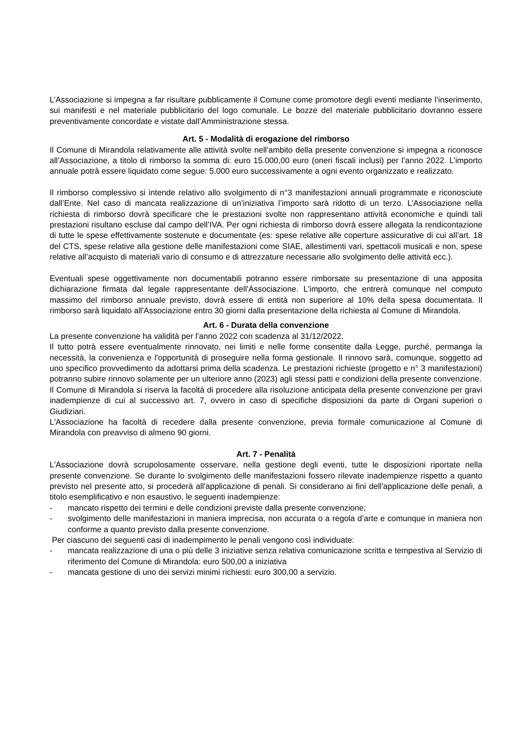L’Associazione si impegna a far risultare pubblicamente il Comune come promotore degli eventi mediante l’inserimento, sui manifesti e nel materiale pubblicitario del logo comunale. Le bozze del materiale pubblicitario dovranno essere preventivamente concordate e vistate dall’Amministrazione stessa.
Art. 5 - Modalità di erogazione del rimborso
Il Comune di Mirandola relativamente alle attività svolte nell'ambito della presente convenzione si impegna a riconosce all’Associazione, a titolo di rimborso la somma di: euro 15.000,00 euro (oneri fiscali inclusi) per l’anno 2022. L’importo annuale potrà essere liquidato come segue: 5.000 euro successivamente a ogni evento organizzato e realizzato.
Il rimborso complessivo si intende relativo allo svolgimento di n°3 manifestazioni annuali programmate e riconosciute dall’Ente. Nel caso di mancata realizzazione di un’iniziativa l’importo sarà ridotto di un terzo. L’Associazione nella richiesta di rimborso dovrà specificare che le prestazioni svolte non rappresentano attività economiche e quindi tali prestazioni risultano escluse dal campo dell’IVA. Per ogni richiesta di rimborso dovrà essere allegata la rendicontazione di tutte le spese effettivamente sostenute e documentate (es: spese relative alle coperture assicurative di cui all’art. 18 del CTS, spese relative alla gestione delle manifestazioni come SIAE, allestimenti vari, spettacoli musicali e non, spese relative all’acquisto di materiali vario di consumo e di attrezzature necessarie allo svolgimento delle attività ecc.).
Eventuali spese oggettivamente non documentabili potranno essere rimborsate su presentazione di una apposita dichiarazione firmata dal legale rappresentante dell'Associazione. L'importo, che entrerà comunque nel computo massimo del rimborso annuale previsto, dovrà essere di entità non superiore al 10% della spesa documentata. Il rimborso sarà liquidato all'Associazione entro 30 giorni dalla presentazione della richiesta al Comune di Mirandola.
Art. 6 - Durata della convenzione
La presente convenzione ha validità per l’anno 2022 con scadenza al 31/12/2022.
Il tutto potrà essere eventualmente rinnovato, nei limiti e nelle forme consentite dalla Legge, purché, permanga la necessità, la convenienza e l'opportunità di proseguire nella forma gestionale. Il rinnovo sarà, comunque, soggetto ad uno specifico provvedimento da adottarsi prima della scadenza. Le prestazioni richieste (progetto e n° 3 manifestazioni) potranno subire rinnovo solamente per un ulteriore anno (2023) agli stessi patti e condizioni della presente convenzione.
Il Comune di Mirandola si riserva la facoltà di procedere alla risoluzione anticipata della presente convenzione per gravi inadempienze di cui al successivo art. 7, ovvero in caso di specifiche disposizioni da parte di Organi superiori o Giudiziari.
L'Associazione ha facoltà di recedere dalla presente convenzione, previa formale comunicazione al Comune di Mirandola con preavviso di almeno 90 giorni.
Art. 7 - Penalità
L'Associazione dovrà scrupolosamente osservare, nella gestione degli eventi, tutte le disposizioni riportate nella presente convenzione. Se durante lo svolgimento delle manifestazioni fossero rilevate inadempienze rispetto a quanto previsto nel presente atto, si procederà all'applicazione di penali. Si considerano ai fini dell'applicazione delle penali, a titolo esemplificativo e non esaustivo, le seguenti inadempienze:
- mancato rispetto dei termini e delle condizioni previste dalla presente convenzione;
- svolgimento delle manifestazioni in maniera imprecisa, non accurata o a regola d’arte e comunque in maniera non conforme a quanto previsto dalla presente convenzione.
Per ciascuno dei seguenti casi di inadempimento le penali vengono così individuate:
- mancata realizzazione di una o più delle 3 iniziative senza relativa comunicazione scritta e tempestiva al Servizio di riferimento del Comune di Mirandola: euro 500,00 a iniziativa
- mancata gestione di uno dei servizi minimi richiesti: euro 300,00 a servizio.